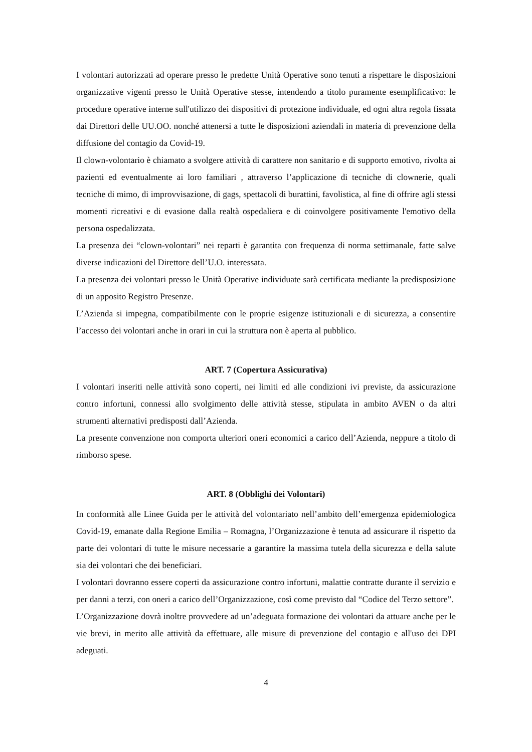I volontari autorizzati ad operare presso le predette Unità Operative sono tenuti a rispettare le disposizioni organizzative vigenti presso le Unità Operative stesse, intendendo a titolo puramente esemplificativo: le procedure operative interne sull'utilizzo dei dispositivi di protezione individuale, ed ogni altra regola fissata dai Direttori delle UU.OO. nonché attenersi a tutte le disposizioni aziendali in materia di prevenzione della diffusione del contagio da Covid-19.
Il clown-volontario è chiamato a svolgere attività di carattere non sanitario e di supporto emotivo, rivolta ai pazienti ed eventualmente ai loro familiari , attraverso l’applicazione di tecniche di clownerie, quali tecniche di mimo, di improvvisazione, di gags, spettacoli di burattini, favolistica, al fine di offrire agli stessi momenti ricreativi e di evasione dalla realtà ospedaliera e di coinvolgere positivamente l'emotivo della persona ospedalizzata.
La presenza dei “clown-volontari” nei reparti è garantita con frequenza di norma settimanale, fatte salve diverse indicazioni del Direttore dell’U.O. interessata.
La presenza dei volontari presso le Unità Operative individuate sarà certificata mediante la predisposizione di un apposito Registro Presenze.
L’Azienda si impegna, compatibilmente con le proprie esigenze istituzionali e di sicurezza, a consentire l’accesso dei volontari anche in orari in cui la struttura non è aperta al pubblico.
ART. 7 (Copertura Assicurativa)
I volontari inseriti nelle attività sono coperti, nei limiti ed alle condizioni ivi previste, da assicurazione contro infortuni, connessi allo svolgimento delle attività stesse, stipulata in ambito AVEN o da altri strumenti alternativi predisposti dall’Azienda.
La presente convenzione non comporta ulteriori oneri economici a carico dell’Azienda, neppure a titolo di rimborso spese.
ART. 8 (Obblighi dei Volontari)
In conformità alle Linee Guida per le attività del volontariato nell’ambito dell’emergenza epidemiologica Covid-19, emanate dalla Regione Emilia – Romagna, l’Organizzazione è tenuta ad assicurare il rispetto da parte dei volontari di tutte le misure necessarie a garantire la massima tutela della sicurezza e della salute sia dei volontari che dei beneficiari.
I volontari dovranno essere coperti da assicurazione contro infortuni, malattie contratte durante il servizio e per danni a terzi, con oneri a carico dell’Organizzazione, così come previsto dal “Codice del Terzo settore”.
L’Organizzazione dovrà inoltre provvedere ad un’adeguata formazione dei volontari da attuare anche per le vie brevi, in merito alle attività da effettuare, alle misure di prevenzione del contagio e all'uso dei DPI adeguati.
4